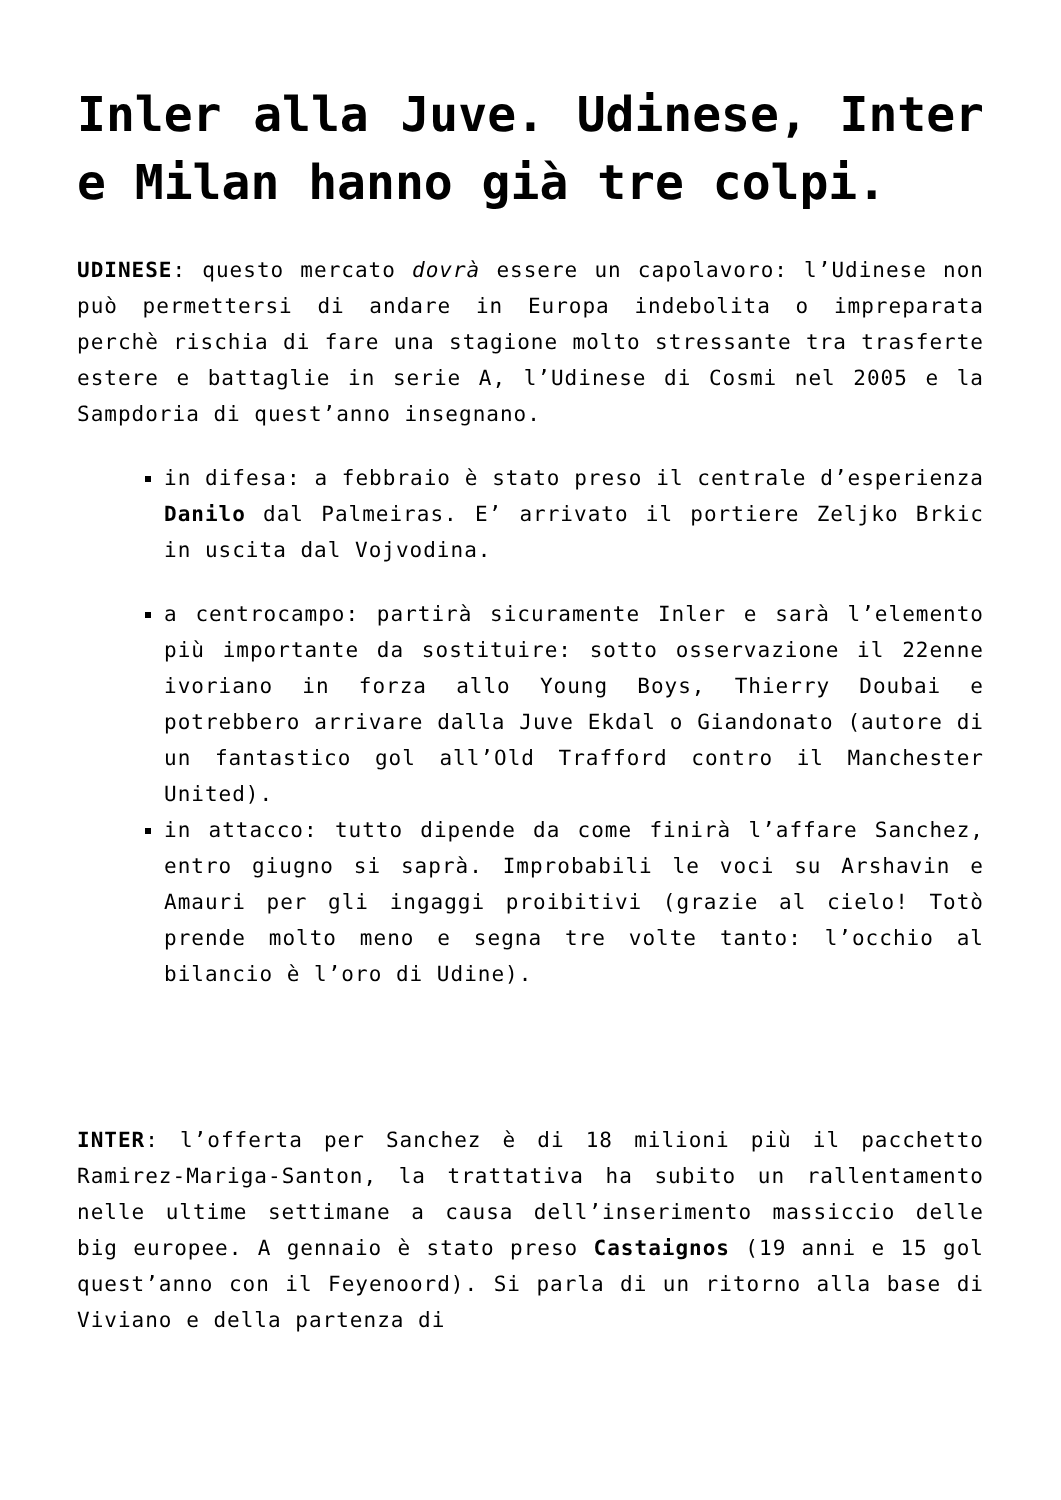Inler alla Juve. Udinese, Inter e Milan hanno già tre colpi.
UDINESE: questo mercato dovrà essere un capolavoro: l’Udinese non può permettersi di andare in Europa indebolita o impreparata perchè rischia di fare una stagione molto stressante tra trasferte estere e battaglie in serie A, l’Udinese di Cosmi nel 2005 e la Sampdoria di quest’anno insegnano.
in difesa: a febbraio è stato preso il centrale d’esperienza Danilo dal Palmeiras. E’ arrivato il portiere Zeljko Brkic in uscita dal Vojvodina.
a centrocampo: partirà sicuramente Inler e sarà l’elemento più importante da sostituire: sotto osservazione il 22enne ivoriano in forza allo Young Boys, Thierry Doubai e potrebbero arrivare dalla Juve Ekdal o Giandonato (autore di un fantastico gol all’Old Trafford contro il Manchester United).
in attacco: tutto dipende da come finirà l’affare Sanchez, entro giugno si saprà. Improbabili le voci su Arshavin e Amauri per gli ingaggi proibitivi (grazie al cielo! Totò prende molto meno e segna tre volte tanto: l’occhio al bilancio è l’oro di Udine).
INTER: l’offerta per Sanchez è di 18 milioni più il pacchetto Ramirez-Mariga-Santon, la trattativa ha subito un rallentamento nelle ultime settimane a causa dell’inserimento massiccio delle big europee. A gennaio è stato preso Castaignos (19 anni e 15 gol quest’anno con il Feyenoord). Si parla di un ritorno alla base di Viviano e della partenza di